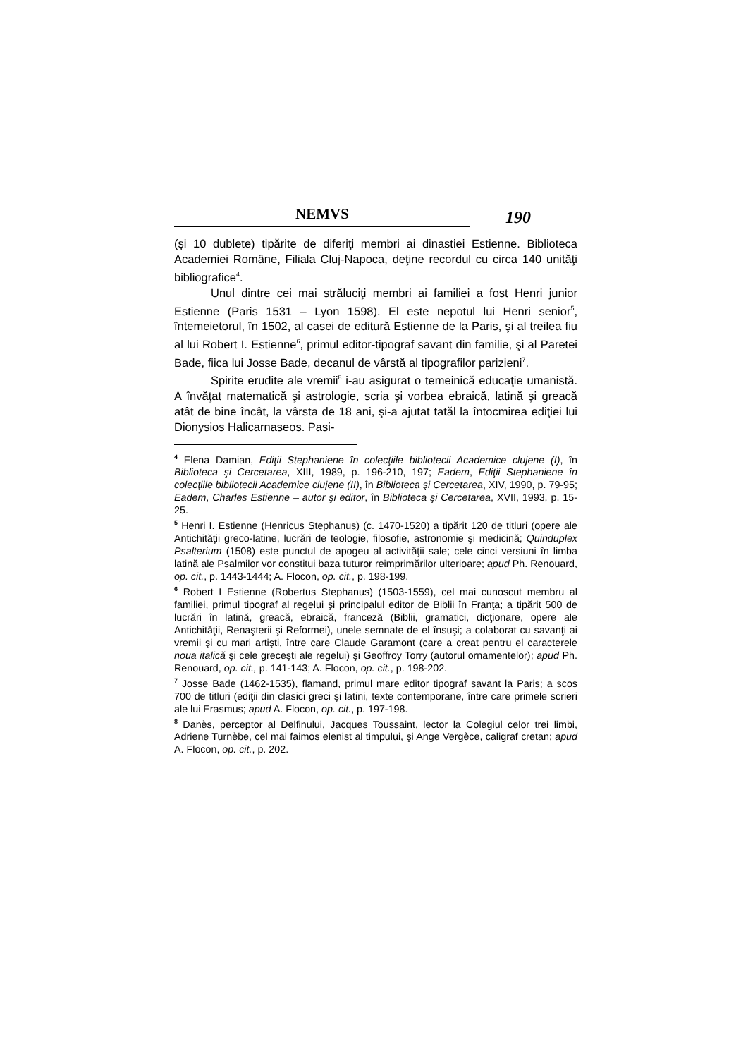NEMVS
190
(şi 10 dublete) tipărite de diferiţi membri ai dinastiei Estienne. Biblioteca Academiei Române, Filiala Cluj-Napoca, deţine recordul cu circa 140 unităţi bibliografice<sup>4</sup>.
Unul dintre cei mai străluciţi membri ai familiei a fost Henri junior Estienne (Paris 1531 – Lyon 1598). El este nepotul lui Henri senior<sup>5</sup>, întemeietorul, în 1502, al casei de editură Estienne de la Paris, şi al treilea fiu al lui Robert I. Estienne<sup>6</sup>, primul editor-tipograf savant din familie, şi al Paretei Bade, fiica lui Josse Bade, decanul de vârstă al tipografilor parizieni<sup>7</sup>.
Spirite erudite ale vremii<sup>8</sup> i-au asigurat o temeinică educaţie umanistă. A învăţat matematică şi astrologie, scria şi vorbea ebraică, latină şi greacă atât de bine încât, la vârsta de 18 ani, şi-a ajutat tatăl la întocmirea ediţiei lui Dionysios Halicarnaseos. Pasi-
<sup>4</sup> Elena Damian, Ediţii Stephaniene în colecţiile bibliotecii Academice clujene (I), în Biblioteca şi Cercetarea, XIII, 1989, p. 196-210, 197; Eadem, Ediţii Stephaniene în colecţiile bibliotecii Academice clujene (II), în Biblioteca şi Cercetarea, XIV, 1990, p. 79-95; Eadem, Charles Estienne – autor şi editor, în Biblioteca şi Cercetarea, XVII, 1993, p. 15-25.
<sup>5</sup> Henri I. Estienne (Henricus Stephanus) (c. 1470-1520) a tipărit 120 de titluri (opere ale Antichităţii greco-latine, lucrări de teologie, filosofie, astronomie şi medicină; Quinduplex Psalterium (1508) este punctul de apogeu al activităţii sale; cele cinci versiuni în limba latină ale Psalmilor vor constitui baza tuturor reimprimărilor ulterioare; apud Ph. Renouard, op. cit., p. 1443-1444; A. Flocon, op. cit., p. 198-199.
<sup>6</sup> Robert I Estienne (Robertus Stephanus) (1503-1559), cel mai cunoscut membru al familiei, primul tipograf al regelui şi principalul editor de Biblii în Franţa; a tipărit 500 de lucrări în latină, greacă, ebraică, franceză (Biblii, gramatici, dicţionare, opere ale Antichităţii, Renaşterii şi Reformei), unele semnate de el însuşi; a colaborat cu savanţi ai vremii şi cu mari artişti, între care Claude Garamont (care a creat pentru el caracterele noua italică şi cele greceşti ale regelui) şi Geoffroy Torry (autorul ornamentelor); apud Ph. Renouard, op. cit., p. 141-143; A. Flocon, op. cit., p. 198-202.
<sup>7</sup> Josse Bade (1462-1535), flamand, primul mare editor tipograf savant la Paris; a scos 700 de titluri (ediţii din clasici greci şi latini, texte contemporane, între care primele scrieri ale lui Erasmus; apud A. Flocon, op. cit., p. 197-198.
<sup>8</sup> Danès, perceptor al Delfinului, Jacques Toussaint, lector la Colegiul celor trei limbi, Adriene Turnèbe, cel mai faimos elenist al timpului, şi Ange Vergèce, caligraf cretan; apud A. Flocon, op. cit., p. 202.